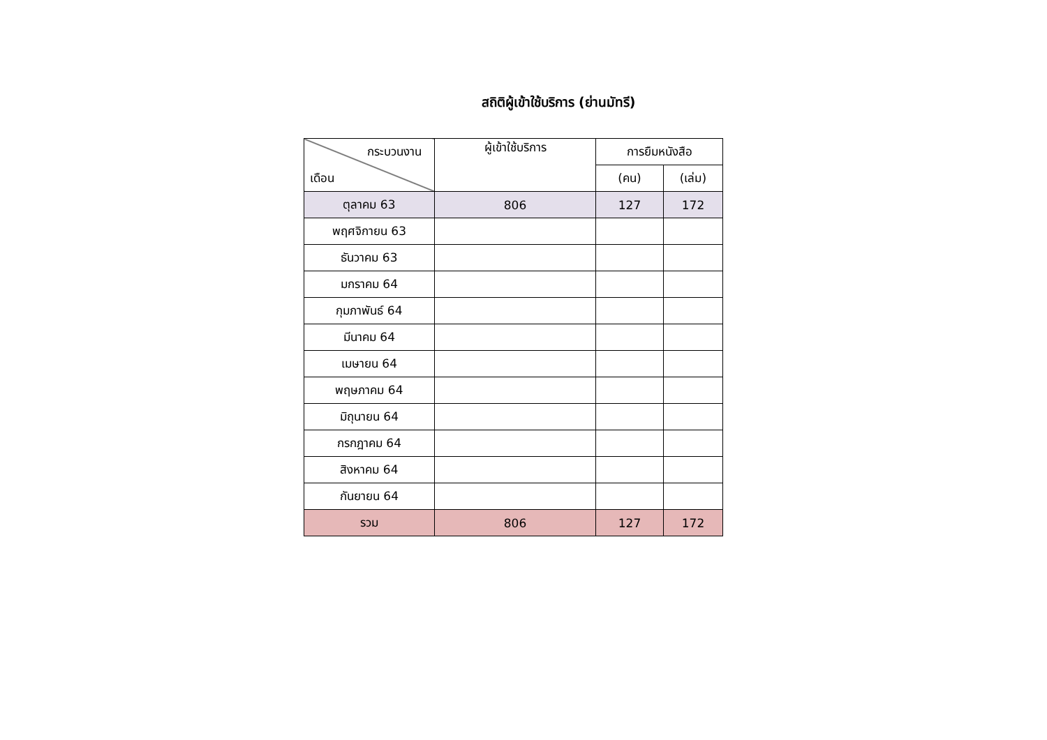สถิติผู้เข้าใช้บริการ (ย่านมัทรี)
| กระบวนงาน เดือน | ผู้เข้าใช้บริการ | การยืมหนังสือ | |
| --- | --- | --- | --- |
| | | (คน) | (เล่ม) |
| ตุลาคม 63 | 806 | 127 | 172 |
| พฤศจิกายน 63 | | | |
| ธันวาคม 63 | | | |
| มกราคม 64 | | | |
| กุมภาพันธ์ 64 | | | |
| มีนาคม 64 | | | |
| เมษายน 64 | | | |
| พฤษภาคม 64 | | | |
| มิถุนายน 64 | | | |
| กรกฎาคม 64 | | | |
| สิงหาคม 64 | | | |
| กันยายน 64 | | | |
| รวม | 806 | 127 | 172 |